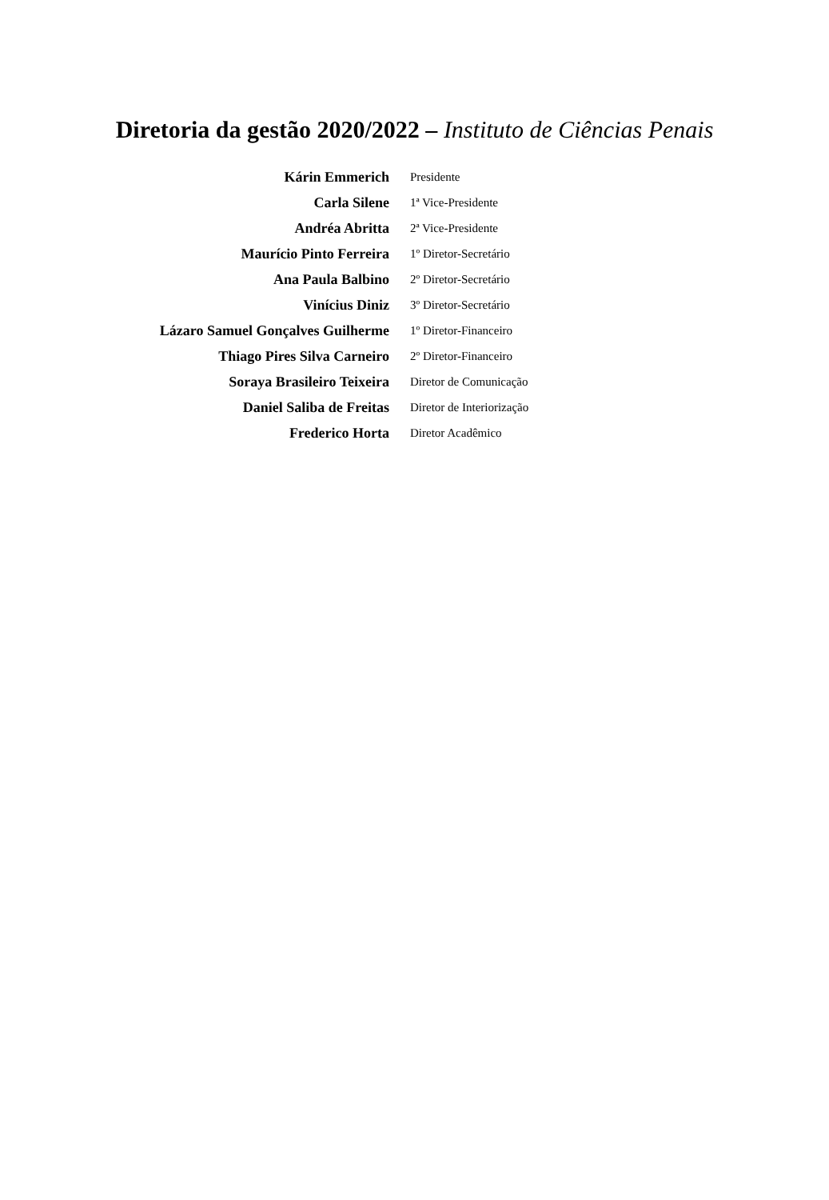Diretoria da gestão 2020/2022 – Instituto de Ciências Penais
| Kárin Emmerich | Presidente |
| Carla Silene | 1ª Vice-Presidente |
| Andréa Abritta | 2ª Vice-Presidente |
| Maurício Pinto Ferreira | 1º Diretor-Secretário |
| Ana Paula Balbino | 2º Diretor-Secretário |
| Vinícius Diniz | 3º Diretor-Secretário |
| Lázaro Samuel Gonçalves Guilherme | 1º Diretor-Financeiro |
| Thiago Pires Silva Carneiro | 2º Diretor-Financeiro |
| Soraya Brasileiro Teixeira | Diretor de Comunicação |
| Daniel Saliba de Freitas | Diretor de Interiorização |
| Frederico Horta | Diretor Acadêmico |